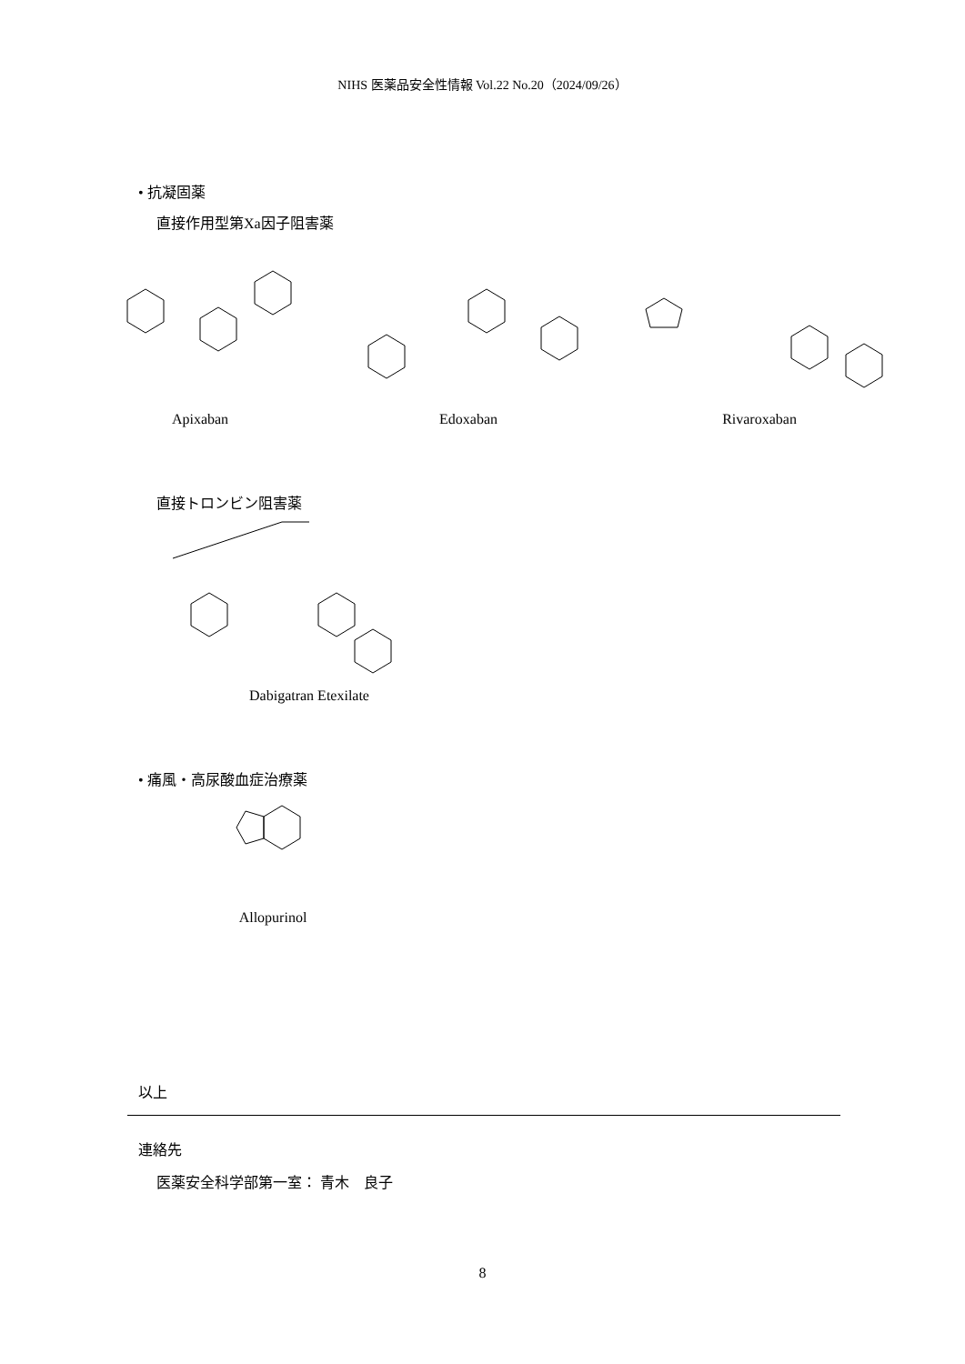NIHS 医薬品安全性情報 Vol.22 No.20（2024/09/26）
• 抗凝固薬
直接作用型第Xa因子阻害薬
Apixaban Edoxaban Rivaroxaban
直接トロンビン阻害薬
Dabigatran Etexilate
• 痛風・高尿酸血症治療薬
Allopurinol
以上
連絡先
医薬安全科学部第一室： 青木　良子
8